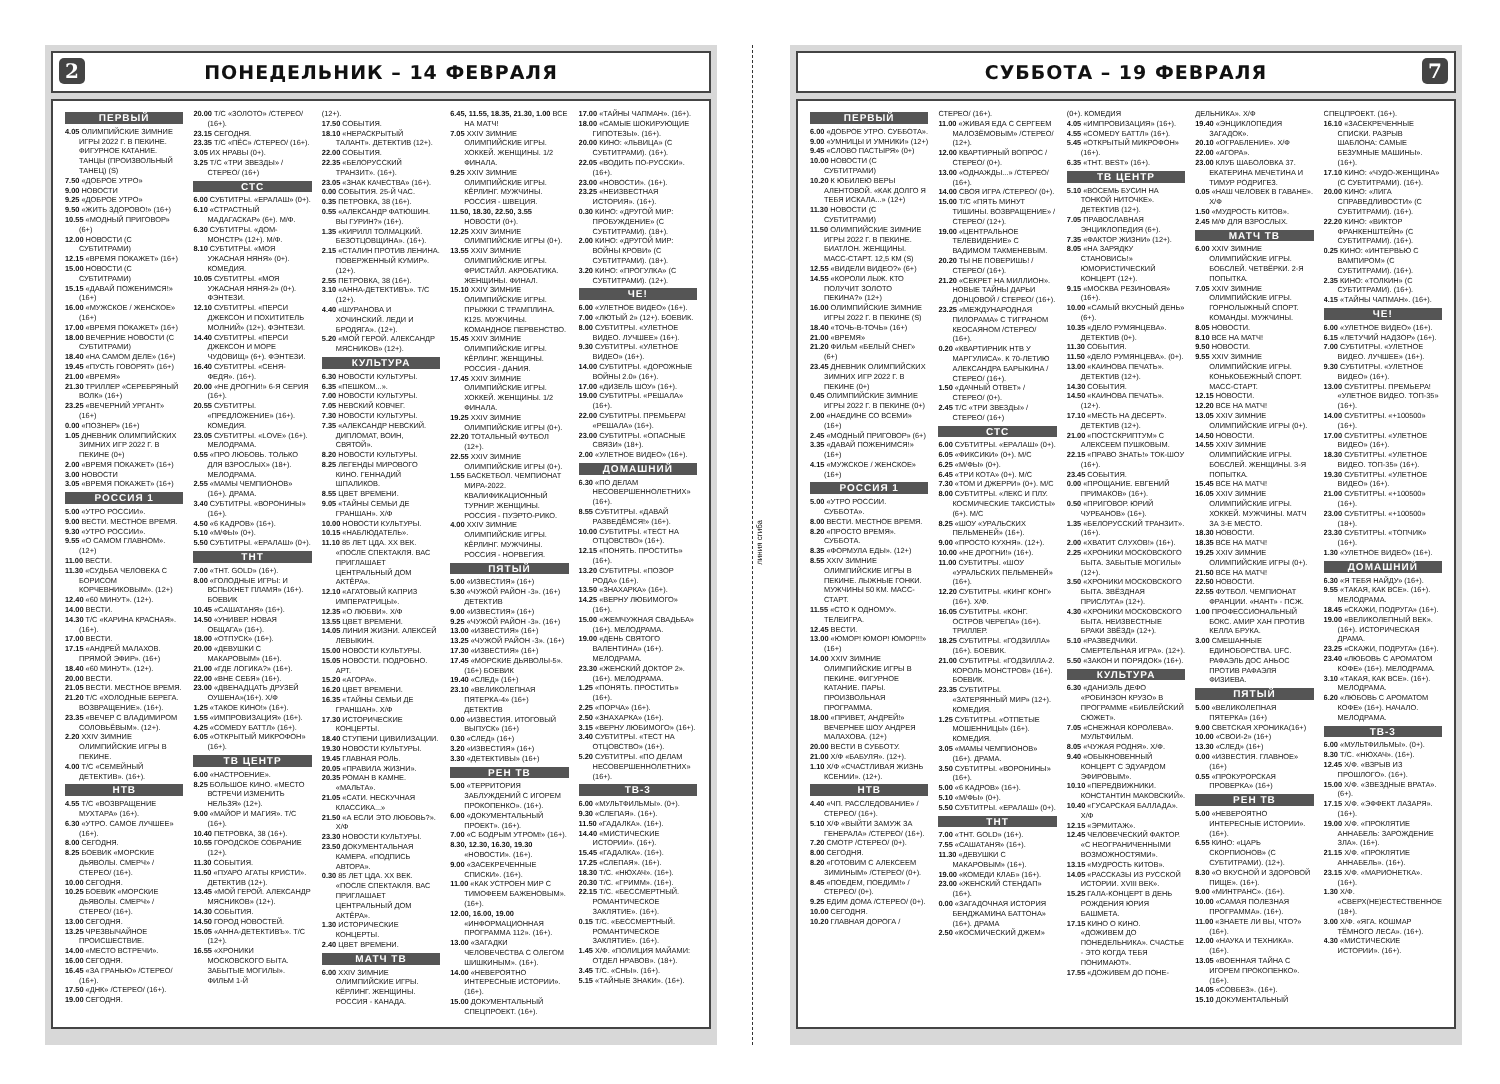2
ПОНЕДЕЛЬНИК – 14 ФЕВРАЛЯ
ПЕРВЫЙ
4.05 ОЛИМПИЙСКИЕ ЗИМНИЕ ИГРЫ 2022 Г. В ПЕКИНЕ. ФИГУРНОЕ КАТАНИЕ. ТАНЦЫ (ПРОИЗВОЛЬНЫЙ ТАНЕЦ) (S)
7.50 «ДОБРОЕ УТРО»
9.00 НОВОСТИ
9.25 «ДОБРОЕ УТРО»
9.50 «ЖИТЬ ЗДОРОВО!» (16+)
10.55 «МОДНЫЙ ПРИГОВОР» (6+)
12.00 НОВОСТИ (С СУБТИТРАМИ)
12.15 «ВРЕМЯ ПОКАЖЕТ» (16+)
15.00 НОВОСТИ (С СУБТИТРАМИ)
15.15 «ДАВАЙ ПОЖЕНИМСЯ!» (16+)
16.00 «МУЖСКОЕ / ЖЕНСКОЕ» (16+)
17.00 «ВРЕМЯ ПОКАЖЕТ» (16+)
18.00 ВЕЧЕРНИЕ НОВОСТИ (С СУБТИТРАМИ)
18.40 «НА САМОМ ДЕЛЕ» (16+)
19.45 «ПУСТЬ ГОВОРЯТ» (16+)
21.00 «ВРЕМЯ»
21.30 ТРИЛЛЕР «СЕРЕБРЯНЫЙ ВОЛК» (16+)
23.25 «ВЕЧЕРНИЙ УРГАНТ» (16+)
0.00 «ПОЗНЕР» (16+)
1.05 ДНЕВНИК ОЛИМПИЙСКИХ ЗИМНИХ ИГР 2022 Г. В ПЕКИНЕ (0+)
2.00 «ВРЕМЯ ПОКАЖЕТ» (16+)
3.00 НОВОСТИ
3.05 «ВРЕМЯ ПОКАЖЕТ» (16+)
РОССИЯ 1
5.00 «УТРО РОССИИ».
9.00 ВЕСТИ. МЕСТНОЕ ВРЕМЯ.
9.30 «УТРО РОССИИ».
9.55 «О САМОМ ГЛАВНОМ». (12+)
11.00 ВЕСТИ.
11.30 «СУДЬБА ЧЕЛОВЕКА С БОРИСОМ КОРЧЕВНИКОВЫМ». (12+)
12.40 «60 МИНУТ». (12+).
14.00 ВЕСТИ.
14.30 Т/С «КАРИНА КРАСНАЯ». (16+).
17.00 ВЕСТИ.
17.15 «АНДРЕЙ МАЛАХОВ. ПРЯМОЙ ЭФИР». (16+)
18.40 «60 МИНУТ». (12+).
20.00 ВЕСТИ.
21.05 ВЕСТИ. МЕСТНОЕ ВРЕМЯ.
21.20 Т/С «ХОЛОДНЫЕ БЕРЕГА. ВОЗВРАЩЕНИЕ». (16+).
23.35 «ВЕЧЕР С ВЛАДИМИРОМ СОЛОВЬЁВЫМ». (12+).
2.20 XXIV ЗИМНИЕ ОЛИМПИЙСКИЕ ИГРЫ В ПЕКИНЕ.
4.00 Т/С «СЕМЕЙНЫЙ ДЕТЕКТИВ». (16+).
НТВ
4.55 Т/С «ВОЗВРАЩЕНИЕ МУХТАРА» (16+).
6.30 «УТРО. САМОЕ ЛУЧШЕЕ» (16+).
8.00 СЕГОДНЯ.
8.25 БОЕВИК «МОРСКИЕ ДЬЯВОЛЫ. СМЕРЧ» /СТЕРЕО/ (16+).
10.00 СЕГОДНЯ.
10.25 БОЕВИК «МОРСКИЕ ДЬЯВОЛЫ. СМЕРЧ» /СТЕРЕО/ (16+).
13.00 СЕГОДНЯ.
13.25 ЧРЕЗВЫЧАЙНОЕ ПРОИСШЕСТВИЕ.
14.00 «МЕСТО ВСТРЕЧИ».
16.00 СЕГОДНЯ.
16.45 «ЗА ГРАНЬЮ» /СТЕРЕО/ (16+).
17.50 «ДНК» /СТЕРЕО/ (16+).
19.00 СЕГОДНЯ.
20.00 Т/С «ЗОЛОТО» /СТЕРЕО/ (16+).
23.15 СЕГОДНЯ.
23.35 Т/С «ПЁС» /СТЕРЕО/ (16+).
3.05 ИХ НРАВЫ (0+).
3.25 Т/С «ТРИ ЗВЕЗДЫ» / СТЕРЕО/ (16+)
СТС
6.00 СУБТИТРЫ. «ЕРАЛАШ» (0+).
6.10 «СТРАСТНЫЙ МАДАГАСКАР» (6+). М/Ф.
6.30 СУБТИТРЫ. «ДОМ-МОНСТР» (12+). М/Ф.
8.10 СУБТИТРЫ. «МОЯ УЖАСНАЯ НЯНЯ» (0+). КОМЕДИЯ.
10.05 СУБТИТРЫ. «МОЯ УЖАСНАЯ НЯНЯ-2» (0+). ФЭНТЕЗИ.
12.10 СУБТИТРЫ. «ПЕРСИ ДЖЕКСОН И ПОХИТИТЕЛЬ МОЛНИЙ» (12+). ФЭНТЕЗИ.
14.40 СУБТИТРЫ. «ПЕРСИ ДЖЕКСОН И МОРЕ ЧУДОВИЩ» (6+). ФЭНТЕЗИ.
16.40 СУБТИТРЫ. «СЕНЯ-ФЕДЯ». (16+).
20.00 «НЕ ДРОГНИ!» 6-Я СЕРИЯ (16+).
20.55 СУБТИТРЫ. «ПРЕДЛОЖЕНИЕ» (16+). КОМЕДИЯ.
23.05 СУБТИТРЫ. «LOVE» (16+). МЕЛОДРАМА.
0.55 «ПРО ЛЮБОВЬ. ТОЛЬКО ДЛЯ ВЗРОСЛЫХ» (18+). МЕЛОДРАМА.
2.55 «МАМЫ ЧЕМПИОНОВ» (16+). ДРАМА.
3.40 СУБТИТРЫ. «ВОРОНИНЫ» (16+).
4.50 «6 КАДРОВ» (16+).
5.10 «М/ФЫ» (0+).
5.50 СУБТИТРЫ. «ЕРАЛАШ» (0+).
ТНТ
7.00 «ТНТ. GOLD» (16+).
8.00 «ГОЛОДНЫЕ ИГРЫ: И ВСПЫХНЕТ ПЛАМЯ» (16+). БОЕВИК
10.45 «САШАТАНЯ» (16+).
14.50 «УНИВЕР. НОВАЯ ОБЩАГА» (16+).
18.00 «ОТПУСК» (16+).
20.00 «ДЕВУШКИ С МАКАРОВЫМ» (16+).
21.00 «ГДЕ ЛОГИКА?» (16+).
22.00 «ВНЕ СЕБЯ» (16+).
23.00 «ДВЕНАДЦАТЬ ДРУЗЕЙ ОУШЕНА»(16+). Х/Ф
1.25 «ТАКОЕ КИНО!» (16+).
1.55 «ИМПРОВИЗАЦИЯ» (16+).
4.25 «COMEDY БАТТЛ» (16+).
6.05 «ОТКРЫТЫЙ МИКРОФОН» (16+).
ТВ ЦЕНТР
6.00 «НАСТРОЕНИЕ».
8.25 БОЛЬШОЕ КИНО. «МЕСТО ВСТРЕЧИ ИЗМЕНИТЬ НЕЛЬЗЯ» (12+).
9.00 «МАЙОР И МАГИЯ». Т/С (16+).
10.40 ПЕТРОВКА, 38 (16+).
10.55 ГОРОДСКОЕ СОБРАНИЕ (12+).
11.30 СОБЫТИЯ.
11.50 «ПУАРО АГАТЫ КРИСТИ». ДЕТЕКТИВ (12+).
13.45 «МОЙ ГЕРОЙ. АЛЕКСАНДР МЯСНИКОВ» (12+).
14.30 СОБЫТИЯ.
14.50 ГОРОД НОВОСТЕЙ.
15.05 «АННА-ДЕТЕКТИВЪ». Т/С (12+).
16.55 «ХРОНИКИ МОСКОВСКОГО БЫТА. ЗАБЫТЫЕ МОГИЛЫ». ФИЛЬМ 1-Й
(12+).
17.50 СОБЫТИЯ.
18.10 «НЕРАСКРЫТЫЙ ТАЛАНТ». ДЕТЕКТИВ (12+).
22.00 СОБЫТИЯ.
22.35 «БЕЛОРУССКИЙ ТРАНЗИТ». (16+).
23.05 «ЗНАК КАЧЕСТВА» (16+).
0.00 СОБЫТИЯ. 25-Й ЧАС.
0.35 ПЕТРОВКА, 38 (16+).
0.55 «АЛЕКСАНДР ФАТЮШИН. ВЫ ГУРИН?» (16+).
1.35 «КИРИЛЛ ТОЛМАЦКИЙ. БЕЗОТЦОВЩИНА». (16+).
2.15 «СТАЛИН ПРОТИВ ЛЕНИНА. ПОВЕРЖЕННЫЙ КУМИР». (12+).
2.55 ПЕТРОВКА, 38 (16+).
3.10 «АННА-ДЕТЕКТИВЪ». Т/С (12+).
4.40 «ШУРАНОВА И ХОЧИНСКИЙ. ЛЕДИ И БРОДЯГА». (12+).
5.20 «МОЙ ГЕРОЙ. АЛЕКСАНДР МЯСНИКОВ» (12+).
КУЛЬТУРА
6.30 НОВОСТИ КУЛЬТУРЫ.
6.35 «ПЕШКОМ...».
7.00 НОВОСТИ КУЛЬТУРЫ.
7.05 НЕВСКИЙ КОВЧЕГ.
7.30 НОВОСТИ КУЛЬТУРЫ.
7.35 «АЛЕКСАНДР НЕВСКИЙ. ДИПЛОМАТ, ВОИН, СВЯТОЙ».
8.20 НОВОСТИ КУЛЬТУРЫ.
8.25 ЛЕГЕНДЫ МИРОВОГО КИНО. ГЕННАДИЙ ШПАЛИКОВ.
8.55 ЦВЕТ ВРЕМЕНИ.
9.05 «ТАЙНЫ СЕМЬИ ДЕ ГРАНШАН». Х/Ф
10.00 НОВОСТИ КУЛЬТУРЫ.
10.15 «НАБЛЮДАТЕЛЬ».
11.10 85 ЛЕТ ЦДА. ХХ ВЕК. «ПОСЛЕ СПЕКТАКЛЯ. ВАС ПРИГЛАШАЕТ ЦЕНТРАЛЬНЫЙ ДОМ АКТЁРА».
12.10 «АГАТОВЫЙ КАПРИЗ ИМПЕРАТРИЦЫ».
12.35 «О ЛЮБВИ». Х/Ф
13.55 ЦВЕТ ВРЕМЕНИ.
14.05 ЛИНИЯ ЖИЗНИ. АЛЕКСЕЙ ЛЕВЫКИН.
15.00 НОВОСТИ КУЛЬТУРЫ.
15.05 НОВОСТИ. ПОДРОБНО. АРТ.
15.20 «АГОРА».
16.20 ЦВЕТ ВРЕМЕНИ.
16.35 «ТАЙНЫ СЕМЬИ ДЕ ГРАНШАН». Х/Ф
17.30 ИСТОРИЧЕСКИЕ КОНЦЕРТЫ.
18.40 СТУПЕНИ ЦИВИЛИЗАЦИИ.
19.30 НОВОСТИ КУЛЬТУРЫ.
19.45 ГЛАВНАЯ РОЛЬ.
20.05 «ПРАВИЛА ЖИЗНИ».
20.35 РОМАН В КАМНЕ. «МАЛЬТА».
21.05 «САТИ. НЕСКУЧНАЯ КЛАССИКА...»
21.50 «А ЕСЛИ ЭТО ЛЮБОВЬ?». Х/Ф
23.30 НОВОСТИ КУЛЬТУРЫ.
23.50 ДОКУМЕНТАЛЬНАЯ КАМЕРА. «ПОДПИСЬ АВТОРА».
0.30 85 ЛЕТ ЦДА. ХХ ВЕК. «ПОСЛЕ СПЕКТАКЛЯ. ВАС ПРИГЛАШАЕТ ЦЕНТРАЛЬНЫЙ ДОМ АКТЁРА».
1.30 ИСТОРИЧЕСКИЕ КОНЦЕРТЫ.
2.40 ЦВЕТ ВРЕМЕНИ.
МАТЧ ТВ
6.00 XXIV ЗИМНИЕ ОЛИМПИЙСКИЕ ИГРЫ. КЁРЛИНГ. ЖЕНЩИНЫ. РОССИЯ - КАНАДА.
6.45, 11.55, 18.35, 21.30, 1.00 ВСЕ НА МАТЧ!
7.05 XXIV ЗИМНИЕ ОЛИМПИЙСКИЕ ИГРЫ. ХОККЕЙ. ЖЕНЩИНЫ. 1/2 ФИНАЛА.
9.25 XXIV ЗИМНИЕ ОЛИМПИЙСКИЕ ИГРЫ. КЁРЛИНГ. МУЖЧИНЫ. РОССИЯ - ШВЕЦИЯ.
11.50, 18.30, 22.50, 3.55 НОВОСТИ (0+).
12.25 XXIV ЗИМНИЕ ОЛИМПИЙСКИЕ ИГРЫ (0+).
13.55 XXIV ЗИМНИЕ ОЛИМПИЙСКИЕ ИГРЫ. ФРИСТАЙЛ. АКРОБАТИКА. ЖЕНЩИНЫ. ФИНАЛ.
15.10 XXIV ЗИМНИЕ ОЛИМПИЙСКИЕ ИГРЫ. ПРЫЖКИ С ТРАМПЛИНА. К125. МУЖЧИНЫ. КОМАНДНОЕ ПЕРВЕНСТВО.
15.45 XXIV ЗИМНИЕ ОЛИМПИЙСКИЕ ИГРЫ. КЁРЛИНГ. ЖЕНЩИНЫ. РОССИЯ - ДАНИЯ.
17.45 XXIV ЗИМНИЕ ОЛИМПИЙСКИЕ ИГРЫ. ХОККЕЙ. ЖЕНЩИНЫ. 1/2 ФИНАЛА.
19.25 XXIV ЗИМНИЕ ОЛИМПИЙСКИЕ ИГРЫ (0+).
22.20 ТОТАЛЬНЫЙ ФУТБОЛ (12+).
22.55 XXIV ЗИМНИЕ ОЛИМПИЙСКИЕ ИГРЫ (0+).
1.55 БАСКЕТБОЛ. ЧЕМПИОНАТ МИРА-2022. КВАЛИФИКАЦИОННЫЙ ТУРНИР. ЖЕНЩИНЫ. РОССИЯ - ПУЭРТО-РИКО.
4.00 XXIV ЗИМНИЕ ОЛИМПИЙСКИЕ ИГРЫ. КЁРЛИНГ. МУЖЧИНЫ. РОССИЯ - НОРВЕГИЯ.
ПЯТЫЙ
5.00 «ИЗВЕСТИЯ» (16+)
5.30 «ЧУЖОЙ РАЙОН -3». (16+) ДЕТЕКТИВ
9.00 «ИЗВЕСТИЯ» (16+)
9.25 «ЧУЖОЙ РАЙОН -3». (16+)
13.00 «ИЗВЕСТИЯ» (16+)
13.25 «ЧУЖОЙ РАЙОН -3». (16+)
17.30 «ИЗВЕСТИЯ» (16+)
17.45 «МОРСКИЕ ДЬЯВОЛЫ-5». (16+) БОЕВИК
19.40 «СЛЕД» (16+)
23.10 «ВЕЛИКОЛЕПНАЯ ПЯТЕРКА-4» (16+) ДЕТЕКТИВ
0.00 «ИЗВЕСТИЯ. ИТОГОВЫЙ ВЫПУСК» (16+)
0.30 «СЛЕД» (16+)
3.20 «ИЗВЕСТИЯ» (16+)
3.30 «ДЕТЕКТИВЫ» (16+)
РЕН ТВ
5.00 «ТЕРРИТОРИЯ ЗАБЛУЖДЕНИЙ С ИГОРЕМ ПРОКОПЕНКО». (16+).
6.00 «ДОКУМЕНТАЛЬНЫЙ ПРОЕКТ». (16+).
7.00 «С БОДРЫМ УТРОМ!» (16+).
8.30, 12.30, 16.30, 19.30 «НОВОСТИ». (16+).
9.00 «ЗАСЕКРЕЧЕННЫЕ СПИСКИ». (16+).
11.00 «КАК УСТРОЕН МИР С ТИМОФЕЕМ БАЖЕНОВЫМ». (16+).
12.00, 16.00, 19.00 «ИНФОРМАЦИОННАЯ ПРОГРАММА 112». (16+).
13.00 «ЗАГАДКИ ЧЕЛОВЕЧЕСТВА С ОЛЕГОМ ШИШКИНЫМ». (16+).
14.00 «НЕВЕРОЯТНО ИНТЕРЕСНЫЕ ИСТОРИИ». (16+).
15.00 ДОКУМЕНТАЛЬНЫЙ СПЕЦПРОЕКТ. (16+).
17.00 «ТАЙНЫ ЧАПМАН». (16+).
18.00 «САМЫЕ ШОКИРУЮЩИЕ ГИПОТЕЗЫ». (16+).
20.00 КИНО: «ЛЬВИЦА» (С СУБТИТРАМИ). (16+).
22.05 «ВОДИТЬ ПО-РУССКИ». (16+).
23.00 «НОВОСТИ». (16+).
23.25 «НЕИЗВЕСТНАЯ ИСТОРИЯ». (16+).
0.30 КИНО: «ДРУГОЙ МИР: ПРОБУЖДЕНИЕ» (С СУБТИТРАМИ). (18+).
2.00 КИНО: «ДРУГОЙ МИР: ВОЙНЫ КРОВИ» (С СУБТИТРАМИ). (18+).
3.20 КИНО: «ПРОГУЛКА» (С СУБТИТРАМИ). (12+).
ЧЕ!
6.00 «УЛЕТНОЕ ВИДЕО» (16+).
7.00 «ЛЮТЫЙ 2» (12+). БОЕВИК.
8.00 СУБТИТРЫ. «УЛЕТНОЕ ВИДЕО. ЛУЧШЕЕ» (16+).
9.30 СУБТИТРЫ. «УЛЕТНОЕ ВИДЕО» (16+).
14.00 СУБТИТРЫ. «ДОРОЖНЫЕ ВОЙНЫ 2.0» (16+).
17.00 «ДИЗЕЛЬ ШОУ» (16+).
19.00 СУБТИТРЫ. «РЕШАЛА» (16+).
22.00 СУБТИТРЫ. ПРЕМЬЕРА! «РЕШАЛА» (16+).
23.00 СУБТИТРЫ. «ОПАСНЫЕ СВЯЗИ» (18+).
2.00 «УЛЕТНОЕ ВИДЕО» (16+).
ДОМАШНИЙ
6.30 «ПО ДЕЛАМ НЕСОВЕРШЕННОЛЕТНИХ» (16+).
8.55 СУБТИТРЫ. «ДАВАЙ РАЗВЕДЁМСЯ!» (16+).
10.00 СУБТИТРЫ. «ТЕСТ НА ОТЦОВСТВО» (16+).
12.15 «ПОНЯТЬ. ПРОСТИТЬ» (16+).
13.20 СУБТИТРЫ. «ПОЗОР РОДА» (16+).
13.50 «ЗНАХАРКА» (16+).
14.25 «ВЕРНУ ЛЮБИМОГО» (16+).
15.00 «ЖЕМЧУЖНАЯ СВАДЬБА» (16+). МЕЛОДРАМА.
19.00 «ДЕНЬ СВЯТОГО ВАЛЕНТИНА» (16+). МЕЛОДРАМА.
23.30 «ЖЕНСКИЙ ДОКТОР 2». (16+). МЕЛОДРАМА.
1.25 «ПОНЯТЬ. ПРОСТИТЬ» (16+).
2.25 «ПОРЧА» (16+).
2.50 «ЗНАХАРКА» (16+).
3.15 «ВЕРНУ ЛЮБИМОГО» (16+).
3.40 СУБТИТРЫ. «ТЕСТ НА ОТЦОВСТВО» (16+).
5.20 СУБТИТРЫ. «ПО ДЕЛАМ НЕСОВЕРШЕННОЛЕТНИХ» (16+).
ТВ-3
6.00 «МУЛЬТФИЛЬМЫ». (0+).
9.30 «СЛЕПАЯ». (16+).
11.50 «ГАДАЛКА». (16+).
14.40 «МИСТИЧЕСКИЕ ИСТОРИИ». (16+).
15.45 «ГАДАЛКА». (16+).
17.25 «СЛЕПАЯ». (16+).
18.30 Т/С. «НЮХАЧ». (16+).
20.30 Т/С. «ГРИММ». (16+).
22.15 Т/С. «БЕССМЕРТНЫЙ. РОМАНТИЧЕСКОЕ ЗАКЛЯТИЕ». (16+).
0.15 Т/С. «БЕССМЕРТНЫЙ. РОМАНТИЧЕСКОЕ ЗАКЛЯТИЕ». (16+).
1.45 Х/Ф. «ПОЛИЦИЯ МАЙАМИ: ОТДЕЛ НРАВОВ». (18+).
3.45 Т/С. «СНЫ». (16+).
5.15 «ТАЙНЫЕ ЗНАКИ». (16+).
линия сгиба
СУББОТА – 19 ФЕВРАЛЯ
7
ПЕРВЫЙ
6.00 «ДОБРОЕ УТРО. СУББОТА».
9.00 «УМНИЦЫ И УМНИКИ» (12+)
9.45 «СЛОВО ПАСТЫРЯ» (0+)
10.00 НОВОСТИ (С СУБТИТРАМИ)
10.20 К ЮБИЛЕЮ ВЕРЫ АЛЕНТОВОЙ. «КАК ДОЛГО Я ТЕБЯ ИСКАЛА...» (12+)
11.30 НОВОСТИ (С СУБТИТРАМИ)
11.50 ОЛИМПИЙСКИЕ ЗИМНИЕ ИГРЫ 2022 Г. В ПЕКИНЕ. БИАТЛОН. ЖЕНЩИНЫ. МАСС-СТАРТ. 12,5 КМ (S)
12.55 «ВИДЕЛИ ВИДЕО?» (6+)
14.55 «КОРОЛИ ЛЫЖ. КТО ПОЛУЧИТ ЗОЛОТО ПЕКИНА?» (12+)
16.00 ОЛИМПИЙСКИЕ ЗИМНИЕ ИГРЫ 2022 Г. В ПЕКИНЕ (S)
18.40 «ТОЧЬ-В-ТОЧЬ» (16+)
21.00 «ВРЕМЯ»
21.20 ФИЛЬМ «БЕЛЫЙ СНЕГ» (6+)
23.45 ДНЕВНИК ОЛИМПИЙСКИХ ЗИМНИХ ИГР 2022 Г. В ПЕКИНЕ (0+)
0.45 ОЛИМПИЙСКИЕ ЗИМНИЕ ИГРЫ 2022 Г. В ПЕКИНЕ (0+)
2.00 «НАЕДИНЕ СО ВСЕМИ» (16+)
2.45 «МОДНЫЙ ПРИГОВОР» (6+)
3.35 «ДАВАЙ ПОЖЕНИМСЯ!» (16+)
4.15 «МУЖСКОЕ / ЖЕНСКОЕ» (16+)
РОССИЯ 1
5.00 «УТРО РОССИИ. СУББОТА».
8.00 ВЕСТИ. МЕСТНОЕ ВРЕМЯ.
8.20 «ПРОСТО ВРЕМЯ». СУББОТА.
8.35 «ФОРМУЛА ЕДЫ». (12+)
8.55 XXIV ЗИМНИЕ ОЛИМПИЙСКИЕ ИГРЫ В ПЕКИНЕ. ЛЫЖНЫЕ ГОНКИ. МУЖЧИНЫ 50 КМ. МАСС-СТАРТ.
11.55 «СТО К ОДНОМУ». ТЕЛЕИГРА.
12.45 ВЕСТИ.
13.00 «ЮМОР! ЮМОР! ЮМОР!!!» (16+)
14.00 XXIV ЗИМНИЕ ОЛИМПИЙСКИЕ ИГРЫ В ПЕКИНЕ. ФИГУРНОЕ КАТАНИЕ. ПАРЫ. ПРОИЗВОЛЬНАЯ ПРОГРАММА.
18.00 «ПРИВЕТ, АНДРЕЙ!» ВЕЧЕРНЕЕ ШОУ АНДРЕЯ МАЛАХОВА. (12+)
20.00 ВЕСТИ В СУББОТУ.
21.00 Х/Ф «БАБУЛЯ». (12+).
1.10 Х/Ф «СЧАСТЛИВАЯ ЖИЗНЬ КСЕНИИ». (12+).
НТВ
4.40 «ЧП. РАССЛЕДОВАНИЕ» / СТЕРЕО/ (16+).
5.10 Х/Ф «ВЫЙТИ ЗАМУЖ ЗА ГЕНЕРАЛА» /СТЕРЕО/ (16+).
7.20 СМОТР /СТЕРЕО/ (0+).
8.00 СЕГОДНЯ.
8.20 «ГОТОВИМ С АЛЕКСЕЕМ ЗИМИНЫМ» /СТЕРЕО/ (0+).
8.45 «ПОЕДЕМ, ПОЕДИМ!» / СТЕРЕО/ (0+).
9.25 ЕДИМ ДОМА /СТЕРЕО/ (0+).
10.00 СЕГОДНЯ.
10.20 ГЛАВНАЯ ДОРОГА /
СТЕРЕО/ (16+).
11.00 «ЖИВАЯ ЕДА С СЕРГЕЕМ МАЛОЗЁМОВЫМ» /СТЕРЕО/ (12+).
12.00 КВАРТИРНЫЙ ВОПРОС / СТЕРЕО/ (0+).
13.00 «ОДНАЖДЫ...» /СТЕРЕО/ (16+).
14.00 СВОЯ ИГРА /СТЕРЕО/ (0+).
15.00 Т/С «ПЯТЬ МИНУТ ТИШИНЫ. ВОЗВРАЩЕНИЕ» /СТЕРЕО/ (12+).
19.00 «ЦЕНТРАЛЬНОЕ ТЕЛЕВИДЕНИЕ» С ВАДИМОМ ТАКМЕНЕВЫМ.
20.20 ТЫ НЕ ПОВЕРИШЬ! / СТЕРЕО/ (16+).
21.20 «СЕКРЕТ НА МИЛЛИОН». НОВЫЕ ТАЙНЫ ДАРЬИ ДОНЦОВОЙ / СТЕРЕО/ (16+).
23.25 «МЕЖДУНАРОДНАЯ ПИЛОРАМА» С ТИГРАНОМ КЕОСАЯНОМ /СТЕРЕО/ (16+).
0.20 «КВАРТИРНИК НТВ У МАРГУЛИСА». К 70-ЛЕТИЮ АЛЕКСАНДРА БАРЫКИНА /СТЕРЕО/ (16+).
1.50 «ДАЧНЫЙ ОТВЕТ» / СТЕРЕО/ (0+).
2.45 Т/С «ТРИ ЗВЕЗДЫ» / СТЕРЕО/ (16+)
СТС
6.00 СУБТИТРЫ. «ЕРАЛАШ» (0+).
6.05 «ФИКСИКИ» (0+). М/С
6.25 «М/ФЫ» (0+).
6.45 «ТРИ КОТА» (0+). М/С
7.30 «ТОМ И ДЖЕРРИ» (0+). М/С
8.00 СУБТИТРЫ. «ЛЕКС И ПЛУ. КОСМИЧЕСКИЕ ТАКСИСТЫ» (6+). М/С
8.25 «ШОУ «УРАЛЬСКИХ ПЕЛЬМЕНЕЙ» (16+).
9.00 «ПРОСТО КУХНЯ». (12+).
10.00 «НЕ ДРОГНИ!» (16+).
11.00 СУБТИТРЫ. «ШОУ «УРАЛЬСКИХ ПЕЛЬМЕНЕЙ» (16+).
12.20 СУБТИТРЫ. «КИНГ КОНГ» (16+). Х/Ф.
16.05 СУБТИТРЫ. «КОНГ. ОСТРОВ ЧЕРЕПА» (16+). ТРИЛЛЕР.
18.25 СУБТИТРЫ. «ГОДЗИЛЛА» (16+). БОЕВИК.
21.00 СУБТИТРЫ. «ГОДЗИЛЛА-2. КОРОЛЬ МОНСТРОВ» (16+). БОЕВИК.
23.35 СУБТИТРЫ. «ЗАТЕРЯННЫЙ МИР» (12+). КОМЕДИЯ.
1.25 СУБТИТРЫ. «ОТПЕТЫЕ МОШЕННИЦЫ» (16+). КОМЕДИЯ.
3.05 «МАМЫ ЧЕМПИОНОВ» (16+). ДРАМА.
3.50 СУБТИТРЫ. «ВОРОНИНЫ» (16+).
5.00 «6 КАДРОВ» (16+).
5.10 «М/ФЫ» (0+).
5.50 СУБТИТРЫ. «ЕРАЛАШ» (0+).
ТНТ
7.00 «ТНТ. GOLD» (16+).
7.55 «САШАТАНЯ» (16+).
11.30 «ДЕВУШКИ С МАКАРОВЫМ» (16+).
19.00 «КОМЕДИ КЛАБ» (16+).
23.00 «ЖЕНСКИЙ СТЕНДАП» (16+).
0.00 «ЗАГАДОЧНАЯ ИСТОРИЯ БЕНДЖАМИНА БАТТОНА» (16+). ДРАМА
2.50 «КОСМИЧЕСКИЙ ДЖЕМ»
(0+). КОМЕДИЯ
4.05 «ИМПРОВИЗАЦИЯ» (16+).
4.55 «COMEDY БАТТЛ» (16+).
5.45 «ОТКРЫТЫЙ МИКРОФОН» (16+).
6.35 «ТНТ. BEST» (16+).
ТВ ЦЕНТР
5.10 «ВОСЕМЬ БУСИН НА ТОНКОЙ НИТОЧКЕ». ДЕТЕКТИВ (12+).
7.05 ПРАВОСЛАВНАЯ ЭНЦИКЛОПЕДИЯ (6+).
7.35 «ФАКТОР ЖИЗНИ» (12+).
8.05 «НА ЗАРЯДКУ СТАНОВИСЬ!» ЮМОРИСТИЧЕСКИЙ КОНЦЕРТ (12+).
9.15 «МОСКВА РЕЗИНОВАЯ» (16+).
10.00 «САМЫЙ ВКУСНЫЙ ДЕНЬ» (6+).
10.35 «ДЕЛО РУМЯНЦЕВА». ДЕТЕКТИВ (0+).
11.30 СОБЫТИЯ.
11.50 «ДЕЛО РУМЯНЦЕВА». (0+).
13.00 «КАИНОВА ПЕЧАТЬ». ДЕТЕКТИВ (12+).
14.30 СОБЫТИЯ.
14.50 «КАИНОВА ПЕЧАТЬ». (12+).
17.10 «МЕСТЬ НА ДЕСЕРТ». ДЕТЕКТИВ (12+).
21.00 «ПОСТСКРИПТУМ» С АЛЕКСЕЕМ ПУШКОВЫМ.
22.15 «ПРАВО ЗНАТЬ!» ТОК-ШОУ (16+).
23.45 СОБЫТИЯ.
0.00 «ПРОЩАНИЕ. ЕВГЕНИЙ ПРИМАКОВ» (16+).
0.50 «ПРИГОВОР. ЮРИЙ ЧУРБАНОВ» (16+).
1.35 «БЕЛОРУССКИЙ ТРАНЗИТ». (16+).
2.00 «ХВАТИТ СЛУХОВ!» (16+).
2.25 «ХРОНИКИ МОСКОВСКОГО БЫТА. ЗАБЫТЫЕ МОГИЛЫ» (12+).
3.50 «ХРОНИКИ МОСКОВСКОГО БЫТА. ЗВЁЗДНАЯ ПРИСЛУГА» (12+).
4.30 «ХРОНИКИ МОСКОВСКОГО БЫТА. НЕИЗВЕСТНЫЕ БРАКИ ЗВЁЗД» (12+).
5.10 «РАЗВЕДЧИКИ. СМЕРТЕЛЬНАЯ ИГРА». (12+).
5.50 «ЗАКОН И ПОРЯДОК» (16+).
КУЛЬТУРА
6.30 «ДАНИЭЛЬ ДЕФО «РОБИНЗОН КРУЗО» В ПРОГРАММЕ «БИБЛЕЙСКИЙ СЮЖЕТ».
7.05 «СНЕЖНАЯ КОРОЛЕВА». МУЛЬТФИЛЬМ.
8.05 «ЧУЖАЯ РОДНЯ». Х/Ф.
9.40 «ОБЫКНОВЕННЫЙ КОНЦЕРТ С ЭДУАРДОМ ЭФИРОВЫМ».
10.10 «ПЕРЕДВИЖНИКИ. КОНСТАНТИН МАКОВСКИЙ».
10.40 «ГУСАРСКАЯ БАЛЛАДА». Х/Ф
12.15 «ЭРМИТАЖ».
12.45 ЧЕЛОВЕЧЕСКИЙ ФАКТОР. «С НЕОГРАНИЧЕННЫМИ ВОЗМОЖНОСТЯМИ».
13.15 «МУДРОСТЬ КИТОВ».
14.05 «РАССКАЗЫ ИЗ РУССКОЙ ИСТОРИИ. XVIII ВЕК».
15.25 ГАЛА-КОНЦЕРТ В ДЕНЬ РОЖДЕНИЯ ЮРИЯ БАШМЕТА.
17.15 КИНО О КИНО. «ДОЖИВЕМ ДО ПОНЕДЕЛЬНИКА». СЧАСТЬЕ - ЭТО КОГДА ТЕБЯ ПОНИМАЮТ».
17.55 «ДОЖИВЕМ ДО ПОНЕ-
ДЕЛЬНИКА». Х/Ф
19.40 «ЭНЦИКЛОПЕДИЯ ЗАГАДОК».
20.10 «ОГРАБЛЕНИЕ». Х/Ф
22.00 «АГОРА».
23.00 КЛУБ ШАБОЛОВКА 37. ЕКАТЕРИНА МЕЧЕТИНА И ТИМУР РОДРИГЕЗ.
0.05 «НАШ ЧЕЛОВЕК В ГАВАНЕ». Х/Ф
1.50 «МУДРОСТЬ КИТОВ».
2.45 М/Ф ДЛЯ ВЗРОСЛЫХ.
МАТЧ ТВ
6.00 XXIV ЗИМНИЕ ОЛИМПИЙСКИЕ ИГРЫ. БОБСЛЕЙ. ЧЕТВЁРКИ. 2-Я ПОПЫТКА.
7.05 XXIV ЗИМНИЕ ОЛИМПИЙСКИЕ ИГРЫ. ГОРНОЛЫЖНЫЙ СПОРТ. КОМАНДЫ. МУЖЧИНЫ.
8.05 НОВОСТИ.
8.10 ВСЕ НА МАТЧ!
9.50 НОВОСТИ.
9.55 XXIV ЗИМНИЕ ОЛИМПИЙСКИЕ ИГРЫ. КОНЬКОБЕЖНЫЙ СПОРТ. МАСС-СТАРТ.
12.15 НОВОСТИ.
12.20 ВСЕ НА МАТЧ!
13.05 XXIV ЗИМНИЕ ОЛИМПИЙСКИЕ ИГРЫ (0+).
14.50 НОВОСТИ.
14.55 XXIV ЗИМНИЕ ОЛИМПИЙСКИЕ ИГРЫ. БОБСЛЕЙ. ЖЕНЩИНЫ. 3-Я ПОПЫТКА.
15.45 ВСЕ НА МАТЧ!
16.05 XXIV ЗИМНИЕ ОЛИМПИЙСКИЕ ИГРЫ. ХОККЕЙ. МУЖЧИНЫ. МАТЧ ЗА 3-Е МЕСТО.
18.30 НОВОСТИ.
18.35 ВСЕ НА МАТЧ!
19.25 XXIV ЗИМНИЕ ОЛИМПИЙСКИЕ ИГРЫ (0+).
21.50 ВСЕ НА МАТЧ!
22.50 НОВОСТИ.
22.55 ФУТБОЛ. ЧЕМПИОНАТ ФРАНЦИИ. «НАНТ» - ПСЖ.
1.00 ПРОФЕССИОНАЛЬНЫЙ БОКС. АМИР ХАН ПРОТИВ КЕЛЛА БРУКА.
3.00 СМЕШАННЫЕ ЕДИНОБОРСТВА. UFC. РАФАЭЛЬ ДОС АНЬОС ПРОТИВ РАФАЭЛЯ ФИЗИЕВА.
ПЯТЫЙ
5.00 «ВЕЛИКОЛЕПНАЯ ПЯТЕРКА» (16+)
9.00 СВЕТСКАЯ ХРОНИКА(16+)
10.00 «СВОИ-2» (16+)
13.30 «СЛЕД» (16+)
0.00 «ИЗВЕСТИЯ. ГЛАВНОЕ» (16+)
0.55 «ПРОКУРОРСКАЯ ПРОВЕРКА» (16+)
РЕН ТВ
5.00 «НЕВЕРОЯТНО ИНТЕРЕСНЫЕ ИСТОРИИ». (16+).
6.55 КИНО: «ЦАРЬ СКОРПИОНОВ» (С СУБТИТРАМИ). (12+).
8.30 «О ВКУСНОЙ И ЗДОРОВОЙ ПИЩЕ». (16+).
9.00 «МИНТРАНС». (16+).
10.00 «САМАЯ ПОЛЕЗНАЯ ПРОГРАММА». (16+).
11.00 «ЗНАЕТЕ ЛИ ВЫ, ЧТО?» (16+).
12.00 «НАУКА И ТЕХНИКА». (16+).
13.05 «ВОЕННАЯ ТАЙНА С ИГОРЕМ ПРОКОПЕНКО». (16+).
14.05 «СОВБЕЗ». (16+).
15.10 ДОКУМЕНТАЛЬНЫЙ
СПЕЦПРОЕКТ. (16+).
16.10 «ЗАСЕКРЕЧЕННЫЕ СПИСКИ. РАЗРЫВ ШАБЛОНА: САМЫЕ БЕЗУМНЫЕ МАШИНЫ». (16+).
17.10 КИНО: «ЧУДО-ЖЕНЩИНА» (С СУБТИТРАМИ). (16+).
20.00 КИНО: «ЛИГА СПРАВЕДЛИВОСТИ» (С СУБТИТРАМИ). (16+).
22.20 КИНО: «ВИКТОР ФРАНКЕНШТЕЙН» (С СУБТИТРАМИ). (16+).
0.25 КИНО: «ИНТЕРВЬЮ С ВАМПИРОМ» (С СУБТИТРАМИ). (16+).
2.35 КИНО: «ТОЛКИН» (С СУБТИТРАМИ). (16+).
4.15 «ТАЙНЫ ЧАПМАН». (16+).
ЧЕ!
6.00 «УЛЕТНОЕ ВИДЕО» (16+).
6.15 «ЛЕТУЧИЙ НАДЗОР» (16+).
7.00 СУБТИТРЫ. «УЛЕТНОЕ ВИДЕО. ЛУЧШЕЕ» (16+).
9.30 СУБТИТРЫ. «УЛЕТНОЕ ВИДЕО» (16+).
13.00 СУБТИТРЫ. ПРЕМЬЕРА! «УЛЕТНОЕ ВИДЕО. ТОП-35» (16+).
14.00 СУБТИТРЫ. «+100500» (16+).
17.00 СУБТИТРЫ. «УЛЕТНОЕ ВИДЕО» (16+).
18.30 СУБТИТРЫ. «УЛЕТНОЕ ВИДЕО. ТОП-35» (16+).
19.30 СУБТИТРЫ. «УЛЕТНОЕ ВИДЕО» (16+).
21.00 СУБТИТРЫ. «+100500» (16+).
23.00 СУБТИТРЫ. «+100500» (18+).
23.30 СУБТИТРЫ. «ТОПЧИК» (16+).
1.30 «УЛЕТНОЕ ВИДЕО» (16+).
ДОМАШНИЙ
6.30 «Я ТЕБЯ НАЙДУ» (16+).
9.55 «ТАКАЯ, КАК ВСЕ». (16+). МЕЛОДРАМА.
18.45 «СКАЖИ, ПОДРУГА» (16+).
19.00 «ВЕЛИКОЛЕПНЫЙ ВЕК». (16+). ИСТОРИЧЕСКАЯ ДРАМА.
23.25 «СКАЖИ, ПОДРУГА» (16+).
23.40 «ЛЮБОВЬ С АРОМАТОМ КОФЕ» (16+). МЕЛОДРАМА.
3.10 «ТАКАЯ, КАК ВСЕ». (16+). МЕЛОДРАМА.
6.20 «ЛЮБОВЬ С АРОМАТОМ КОФЕ» (16+). НАЧАЛО. МЕЛОДРАМА.
ТВ-3
6.00 «МУЛЬТФИЛЬМЫ». (0+).
8.30 Т/С. «НЮХАЧ». (16+).
12.45 Х/Ф. «ВЗРЫВ ИЗ ПРОШЛОГО». (16+).
15.00 Х/Ф. «ЗВЕЗДНЫЕ ВРАТА». (6+).
17.15 Х/Ф. «ЭФФЕКТ ЛАЗАРЯ». (16+).
19.00 Х/Ф. «ПРОКЛЯТИЕ АННАБЕЛЬ: ЗАРОЖДЕНИЕ ЗЛА». (16+).
21.15 Х/Ф. «ПРОКЛЯТИЕ АННАБЕЛЬ». (16+).
23.15 Х/Ф. «МАРИОНЕТКА». (16+).
1.30 Х/Ф. «СВЕРХ(НЕ)ЕСТЕСТВЕННОЕ». (18+).
3.00 Х/Ф. «ЯГА. КОШМАР ТЁМНОГО ЛЕСА». (16+).
4.30 «МИСТИЧЕСКИЕ ИСТОРИИ». (16+).